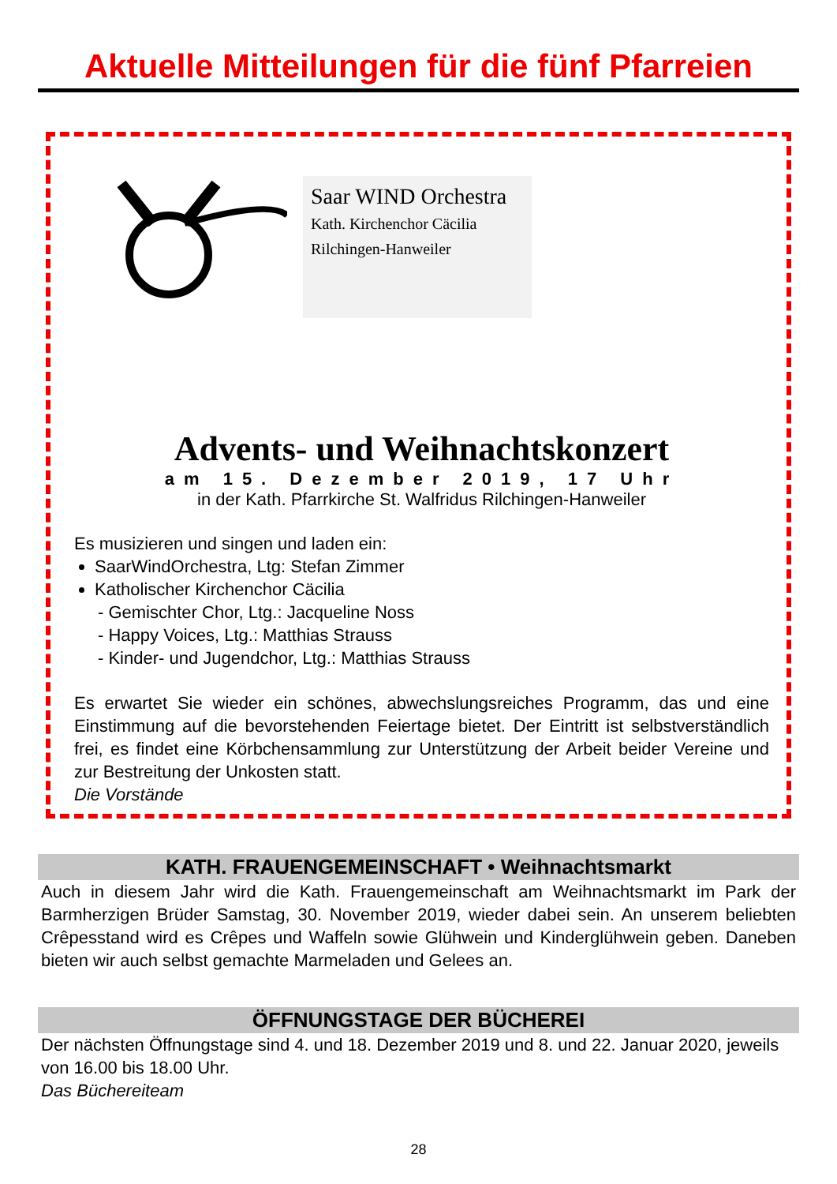Aktuelle Mitteilungen für die fünf Pfarreien
Saar WIND Orchestra
Kath. Kirchenchor Cäcilia Rilchingen-Hanweiler
Advents- und Weihnachtskonzert
am 15. Dezember 2019, 17 Uhr
in der Kath. Pfarrkirche St. Walfridus Rilchingen-Hanweiler
Es musizieren und singen und laden ein:
SaarWindOrchestra, Ltg: Stefan Zimmer
Katholischer Kirchenchor Cäcilia
- Gemischter Chor, Ltg.: Jacqueline Noss
- Happy Voices, Ltg.: Matthias Strauss
- Kinder- und Jugendchor, Ltg.: Matthias Strauss
Es erwartet Sie wieder ein schönes, abwechslungsreiches Programm, das und eine Einstimmung auf die bevorstehenden Feiertage bietet. Der Eintritt ist selbstverständlich frei, es findet eine Körbchensammlung zur Unterstützung der Arbeit beider Vereine und zur Bestreitung der Unkosten statt.
Die Vorstände
KATH. FRAUENGEMEINSCHAFT • Weihnachtsmarkt
Auch in diesem Jahr wird die Kath. Frauengemeinschaft am Weihnachtsmarkt im Park der Barmherzigen Brüder Samstag, 30. November 2019, wieder dabei sein. An unserem beliebten Crêpesstand wird es Crêpes und Waffeln sowie Glühwein und Kinderglühwein geben. Daneben bieten wir auch selbst gemachte Marmeladen und Gelees an.
ÖFFNUNGSTAGE DER BÜCHEREI
Der nächsten Öffnungstage sind 4. und 18. Dezember 2019 und 8. und 22. Januar 2020, jeweils von 16.00 bis 18.00 Uhr.
Das Büchereiteam
28